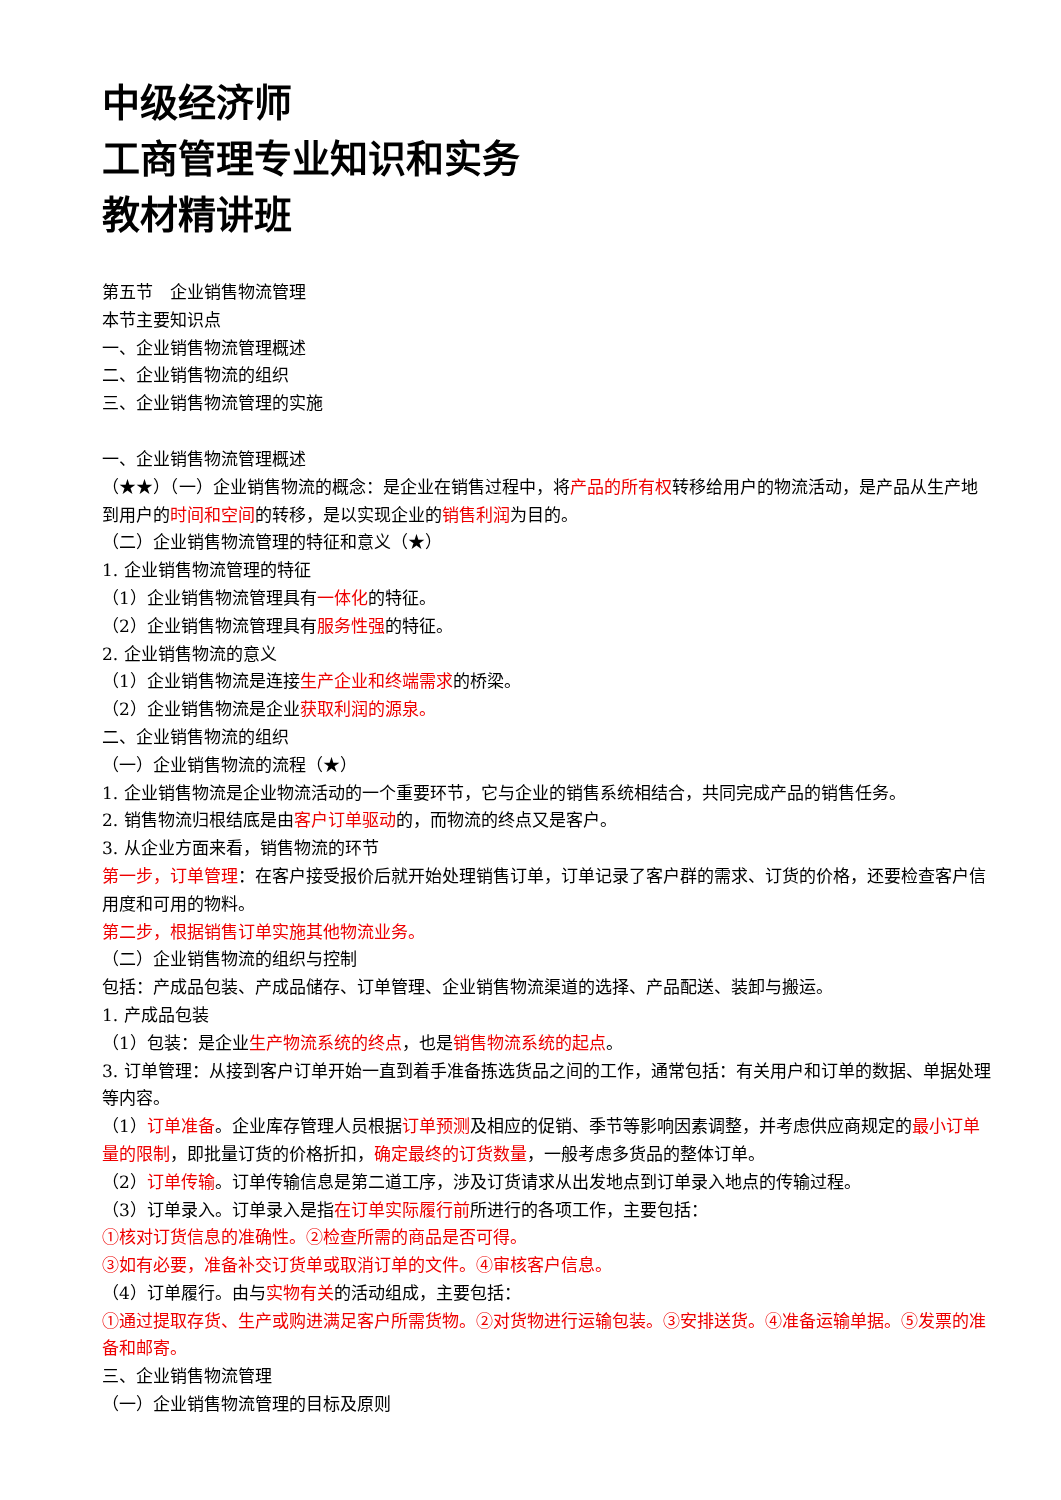中级经济师
工商管理专业知识和实务
教材精讲班
第五节　企业销售物流管理
本节主要知识点
一、企业销售物流管理概述
二、企业销售物流的组织
三、企业销售物流管理的实施
一、企业销售物流管理概述
（★★）（一）企业销售物流的概念：是企业在销售过程中，将产品的所有权转移给用户的物流活动，是产品从生产地到用户的时间和空间的转移，是以实现企业的销售利润为目的。
（二）企业销售物流管理的特征和意义（★）
1. 企业销售物流管理的特征
（1）企业销售物流管理具有一体化的特征。
（2）企业销售物流管理具有服务性强的特征。
2. 企业销售物流的意义
（1）企业销售物流是连接生产企业和终端需求的桥梁。
（2）企业销售物流是企业获取利润的源泉。
二、企业销售物流的组织
（一）企业销售物流的流程（★）
1. 企业销售物流是企业物流活动的一个重要环节，它与企业的销售系统相结合，共同完成产品的销售任务。
2. 销售物流归根结底是由客户订单驱动的，而物流的终点又是客户。
3. 从企业方面来看，销售物流的环节
第一步，订单管理：在客户接受报价后就开始处理销售订单，订单记录了客户群的需求、订货的价格，还要检查客户信用度和可用的物料。
第二步，根据销售订单实施其他物流业务。
（二）企业销售物流的组织与控制
包括：产成品包装、产成品储存、订单管理、企业销售物流渠道的选择、产品配送、装卸与搬运。
1. 产成品包装
（1）包装：是企业生产物流系统的终点，也是销售物流系统的起点。
3. 订单管理：从接到客户订单开始一直到着手准备拣选货品之间的工作，通常包括：有关用户和订单的数据、单据处理等内容。
（1）订单准备。企业库存管理人员根据订单预测及相应的促销、季节等影响因素调整，并考虑供应商规定的最小订单量的限制，即批量订货的价格折扣，确定最终的订货数量，一般考虑多货品的整体订单。
（2）订单传输。订单传输信息是第二道工序，涉及订货请求从出发地点到订单录入地点的传输过程。
（3）订单录入。订单录入是指在订单实际履行前所进行的各项工作，主要包括：
①核对订货信息的准确性。②检查所需的商品是否可得。
③如有必要，准备补交订货单或取消订单的文件。④审核客户信息。
（4）订单履行。由与实物有关的活动组成，主要包括：
①通过提取存货、生产或购进满足客户所需货物。②对货物进行运输包装。③安排送货。④准备运输单据。⑤发票的准备和邮寄。
三、企业销售物流管理
（一）企业销售物流管理的目标及原则